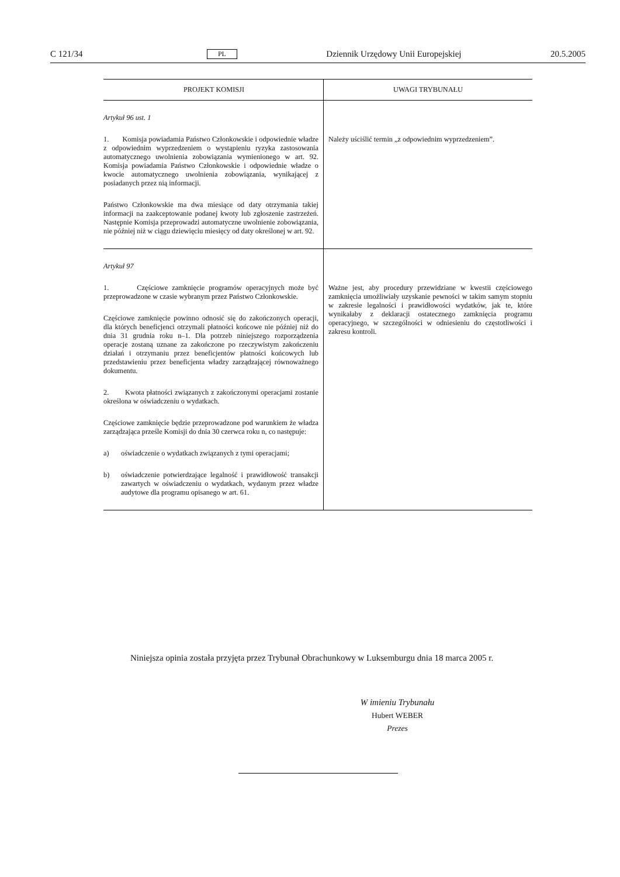C 121/34 PL Dziennik Urzędowy Unii Europejskiej 20.5.2005
| PROJEKT KOMISJI | UWAGI TRYBUNAŁU |
| --- | --- |
| Artykuł 96 ust. 1 1. Komisja powiadamia Państwo Członkowskie i odpowiednie władze z odpowiednim wyprzedzeniem o wystąpieniu ryzyka zastosowania automatycznego uwolnienia zobowiązania wymienionego w art. 92. Komisja powiadamia Państwo Członkowskie i odpowiednie władze o kwocie automatycznego uwolnienia zobowiązania, wynikającej z posiadanych przez nią informacji. Państwo Członkowskie ma dwa miesiące od daty otrzymania takiej informacji na zaakceptowanie podanej kwoty lub zgłoszenie zastrzeżeń. Następnie Komisja przeprowadzi automatyczne uwolnienie zobowiązania, nie później niż w ciągu dziewięciu miesięcy od daty określonej w art. 92. | Należy uściślić termin „z odpowiednim wyprzedzeniem”. |
| Artykuł 97 1. Częściowe zamknięcie programów operacyjnych może być przeprowadzone w czasie wybranym przez Państwo Członkowskie. Częściowe zamknięcie powinno odnosić się do zakończonych operacji, dla których beneficjenci otrzymali płatności końcowe nie później niż do dnia 31 grudnia roku n–1. Dla potrzeb niniejszego rozporządzenia operacje zostaną uznane za zakończone po rzeczywistym zakończeniu działań i otrzymaniu przez beneficjentów płatności końcowych lub przedstawieniu przez beneficjenta władzy zarządzającej równoważnego dokumentu. 2. Kwota płatności związanych z zakończonymi operacjami zostanie określona w oświadczeniu o wydatkach. Częściowe zamknięcie będzie przeprowadzone pod warunkiem że władza zarządzająca prześle Komisji do dnia 30 czerwca roku n, co następuje: a) oświadczenie o wydatkach związanych z tymi operacjami; b) oświadczenie potwierdzające legalność i prawidłowość transakcji zawartych w oświadczeniu o wydatkach, wydanym przez władze audytowe dla programu opisanego w art. 61. | Ważne jest, aby procedury przewidziane w kwestii częściowego zamknięcia umożliwiały uzyskanie pewności w takim samym stopniu w zakresie legalności i prawidłowości wydatków, jak te, które wynikałaby z deklaracji ostatecznego zamknięcia programu operacyjnego, w szczególności w odniesieniu do częstotliwości i zakresu kontroli. |
Niniejsza opinia została przyjęta przez Trybunał Obrachunkowy w Luksemburgu dnia 18 marca 2005 r.
W imieniu Trybunału
Hubert WEBER
Prezes